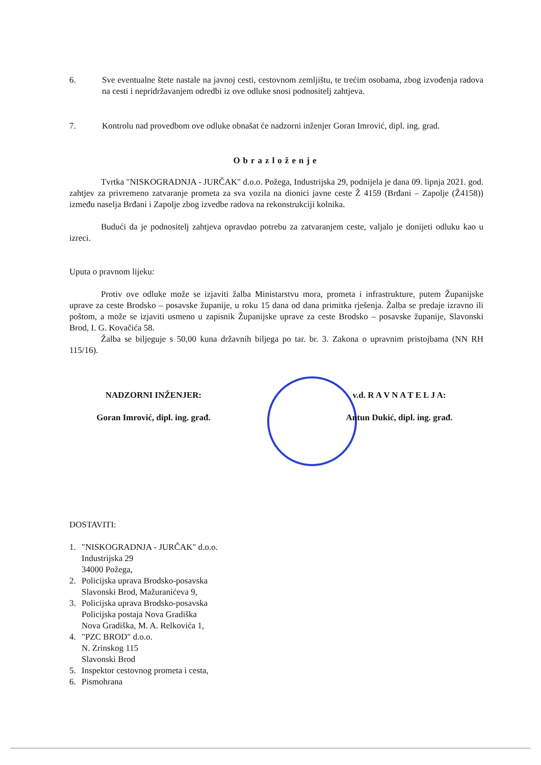6. Sve eventualne štete nastale na javnoj cesti, cestovnom zemljištu, te trećim osobama, zbog izvođenja radova na cesti i nepridržavanjem odredbi iz ove odluke snosi podnositelj zahtjeva.
7. Kontrolu nad provedbom ove odluke obnašat će nadzorni inženjer Goran Imrović, dipl. ing. grad.
Obrazloženje
Tvrtka "NISKOGRADNJA - JURČAK" d.o.o. Požega, Industrijska 29, podnijela je dana 09. lipnja 2021. god. zahtjev za privremeno zatvaranje prometa za sva vozila na dionici javne ceste Ž 4159 (Brđani – Zapolje (Ž4158)) između naselja Brđani i Zapolje zbog izvedbe radova na rekonstrukciji kolnika.
Budući da je podnositelj zahtjeva opravdao potrebu za zatvaranjem ceste, valjalo je donijeti odluku kao u izreci.
Uputa o pravnom lijeku:
Protiv ove odluke može se izjaviti žalba Ministarstvu mora, prometa i infrastrukture, putem Županijske uprave za ceste Brodsko – posavske županije, u roku 15 dana od dana primitka rješenja. Žalba se predaje izravno ili poštom, a može se izjaviti usmeno u zapisnik Županijske uprave za ceste Brodsko – posavske županije, Slavonski Brod, I. G. Kovačića 58.
Žalba se biljeguje s 50,00 kuna državnih biljega po tar. br. 3. Zakona o upravnim pristojbama (NN RH 115/16).
NADZORNI INŽENJER: v.d. R A V N A T E L J A:
Goran Imrović, dipl. ing. građ. Antun Dukić, dipl. ing. građ.
DOSTAVITI:
1. "NISKOGRADNJA - JURČAK" d.o.o.
Industrijska 29
34000 Požega,
2. Policijska uprava Brodsko-posavska
Slavonski Brod, Mažuranićeva 9,
3. Policijska uprava Brodsko-posavska
Policijska postaja Nova Gradiška
Nova Gradiška, M. A. Relkovića 1,
4. "PZC BROD" d.o.o.
N. Zrinskog 115
Slavonski Brod
5. Inspektor cestovnog prometa i cesta,
6. Pismohrana